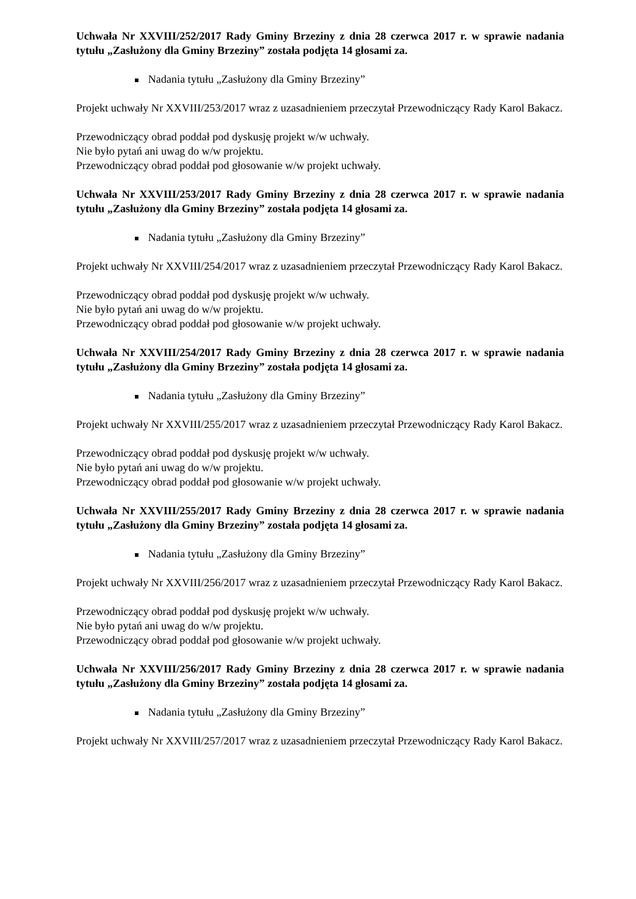Uchwała Nr XXVIII/252/2017 Rady Gminy Brzeziny z dnia 28 czerwca 2017 r. w sprawie nadania tytułu „Zasłużony dla Gminy Brzeziny” została podjęta 14 głosami za.
Nadania tytułu „Zasłużony dla Gminy Brzeziny”
Projekt uchwały Nr XXVIII/253/2017 wraz z uzasadnieniem przeczytał Przewodniczący Rady Karol Bakacz.
Przewodniczący obrad poddał pod dyskusję projekt w/w uchwały.
Nie było pytań ani uwag do w/w projektu.
Przewodniczący obrad poddał pod głosowanie w/w projekt uchwały.
Uchwała Nr XXVIII/253/2017 Rady Gminy Brzeziny z dnia 28 czerwca 2017 r. w sprawie nadania tytułu „Zasłużony dla Gminy Brzeziny” została podjęta 14 głosami za.
Nadania tytułu „Zasłużony dla Gminy Brzeziny”
Projekt uchwały Nr XXVIII/254/2017 wraz z uzasadnieniem przeczytał Przewodniczący Rady Karol Bakacz.
Przewodniczący obrad poddał pod dyskusję projekt w/w uchwały.
Nie było pytań ani uwag do w/w projektu.
Przewodniczący obrad poddał pod głosowanie w/w projekt uchwały.
Uchwała Nr XXVIII/254/2017 Rady Gminy Brzeziny z dnia 28 czerwca 2017 r. w sprawie nadania tytułu „Zasłużony dla Gminy Brzeziny” została podjęta 14 głosami za.
Nadania tytułu „Zasłużony dla Gminy Brzeziny”
Projekt uchwały Nr XXVIII/255/2017 wraz z uzasadnieniem przeczytał Przewodniczący Rady Karol Bakacz.
Przewodniczący obrad poddał pod dyskusję projekt w/w uchwały.
Nie było pytań ani uwag do w/w projektu.
Przewodniczący obrad poddał pod głosowanie w/w projekt uchwały.
Uchwała Nr XXVIII/255/2017 Rady Gminy Brzeziny z dnia 28 czerwca 2017 r. w sprawie nadania tytułu „Zasłużony dla Gminy Brzeziny” została podjęta 14 głosami za.
Nadania tytułu „Zasłużony dla Gminy Brzeziny”
Projekt uchwały Nr XXVIII/256/2017 wraz z uzasadnieniem przeczytał Przewodniczący Rady Karol Bakacz.
Przewodniczący obrad poddał pod dyskusję projekt w/w uchwały.
Nie było pytań ani uwag do w/w projektu.
Przewodniczący obrad poddał pod głosowanie w/w projekt uchwały.
Uchwała Nr XXVIII/256/2017 Rady Gminy Brzeziny z dnia 28 czerwca 2017 r. w sprawie nadania tytułu „Zasłużony dla Gminy Brzeziny” została podjęta 14 głosami za.
Nadania tytułu „Zasłużony dla Gminy Brzeziny”
Projekt uchwały Nr XXVIII/257/2017 wraz z uzasadnieniem przeczytał Przewodniczący Rady Karol Bakacz.